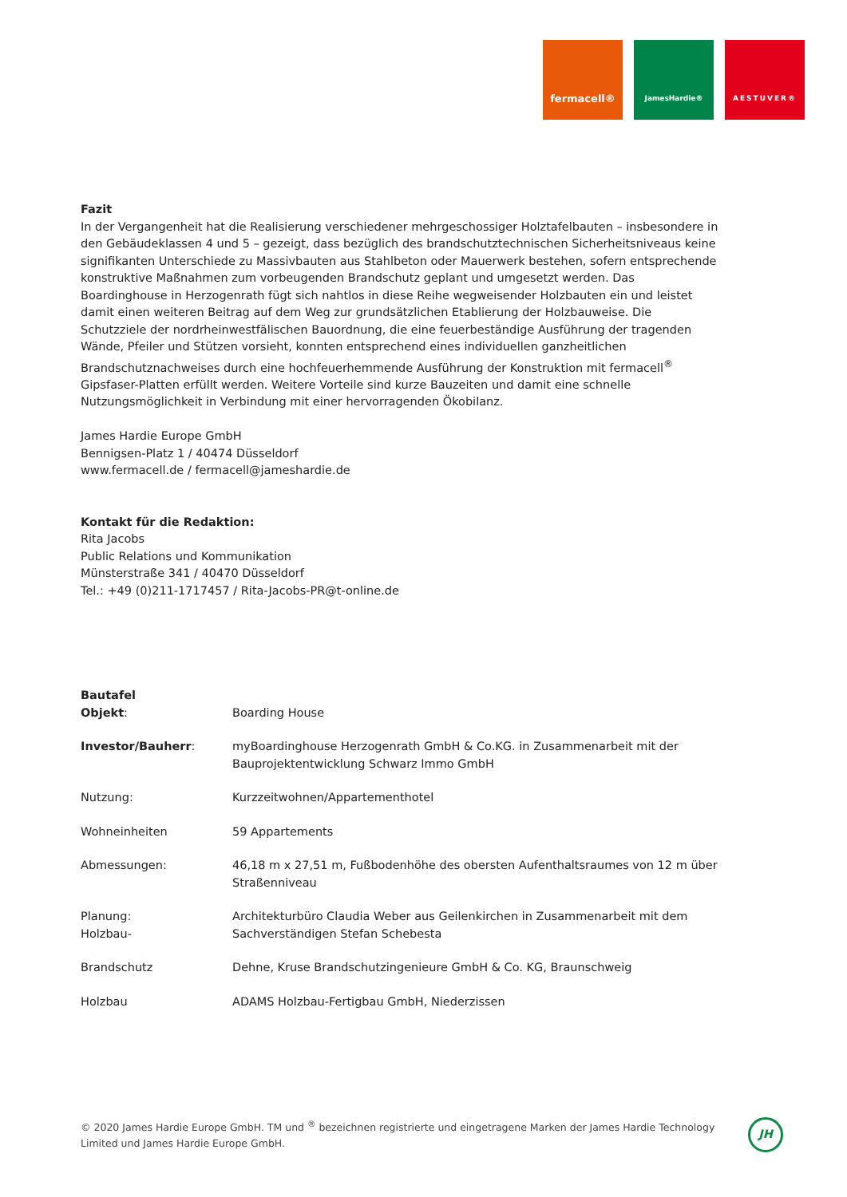fermacell®
JamesHardie® AESTUVER®
Fazit
In der Vergangenheit hat die Realisierung verschiedener mehrgeschossiger Holztafelbauten – insbesondere in den Gebäudeklassen 4 und 5 – gezeigt, dass bezüglich des brandschutztechnischen Sicherheitsniveaus keine signifikanten Unterschiede zu Massivbauten aus Stahlbeton oder Mauerwerk bestehen, sofern entsprechende konstruktive Maßnahmen zum vorbeugenden Brandschutz geplant und umgesetzt werden. Das Boardinghouse in Herzogenrath fügt sich nahtlos in diese Reihe wegweisender Holzbauten ein und leistet damit einen weiteren Beitrag auf dem Weg zur grundsätzlichen Etablierung der Holzbauweise. Die Schutzziele der nordrheinwestfälischen Bauordnung, die eine feuerbeständige Ausführung der tragenden Wände, Pfeiler und Stützen vorsieht, konnten entsprechend eines individuellen ganzheitlichen Brandschutznachweises durch eine hochfeuerhemmende Ausführung der Konstruktion mit fermacell<sup>®</sup> Gipsfaser-Platten erfüllt werden. Weitere Vorteile sind kurze Bauzeiten und damit eine schnelle Nutzungsmöglichkeit in Verbindung mit einer hervorragenden Ökobilanz.
James Hardie Europe GmbH
Bennigsen-Platz 1 / 40474 Düsseldorf
www.fermacell.de / fermacell@jameshardie.de
Kontakt für die Redaktion:
Rita Jacobs
Public Relations und Kommunikation
Münsterstraße 341 / 40470 Düsseldorf
Tel.: +49 (0)211-1717457 / Rita-Jacobs-PR@t-online.de
Bautafel
| Objekt : | Boarding House |
| Investor/Bauherr : | myBoardinghouse Herzogenrath GmbH & Co.KG. in Zusammenarbeit mit der Bauprojektentwicklung Schwarz Immo GmbH |
| Nutzung: | Kurzzeitwohnen/Appartementhotel |
| Wohneinheiten | 59 Appartements |
| Abmessungen: | 46,18 m x 27,51 m, Fußbodenhöhe des obersten Aufenthaltsraumes von 12 m über Straßenniveau |
| Planung: Holzbau- | Architekturbüro Claudia Weber aus Geilenkirchen in Zusammenarbeit mit dem Sachverständigen Stefan Schebesta |
| Brandschutz | Dehne, Kruse Brandschutzingenieure GmbH & Co. KG, Braunschweig |
| Holzbau | ADAMS Holzbau-Fertigbau GmbH, Niederzissen |
© 2020 James Hardie Europe GmbH. TM und <sup>®</sup> bezeichnen registrierte und eingetragene Marken der James Hardie Technology Limited und James Hardie Europe GmbH.
JH